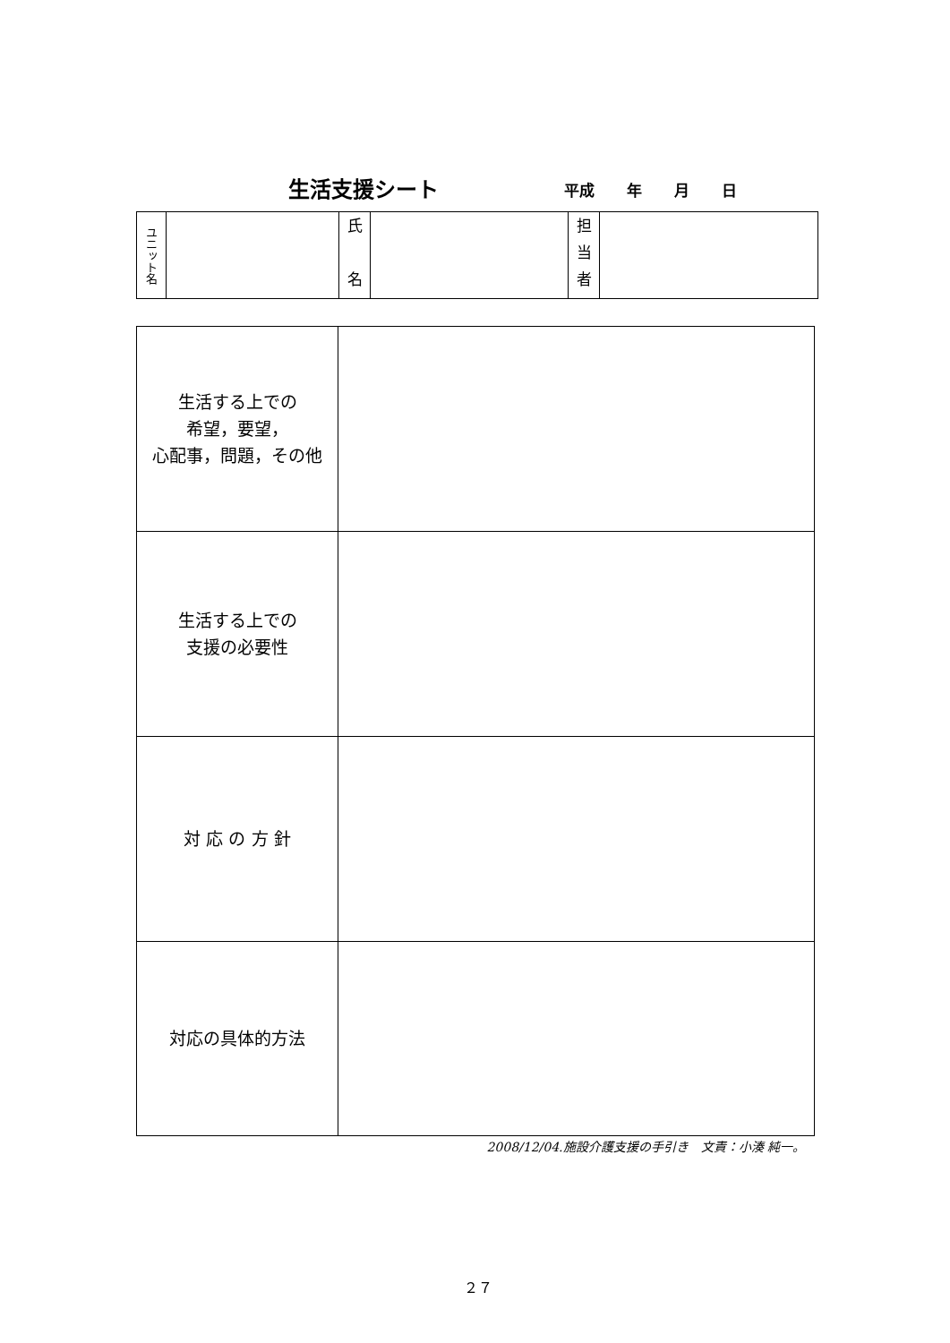生活支援シート 平成 年 月 日
| ユニット名 | | 氏 名 | | 担 当 者 | |
| 生活する上での 希望，要望， 心配事，問題，その他 | |
| 生活する上での 支援の必要性 | |
| 対 応 の 方 針 | |
| 対応の具体的方法 | |
2008/12/04.施設介護支援の手引き　文責：小湊 純一。
２７